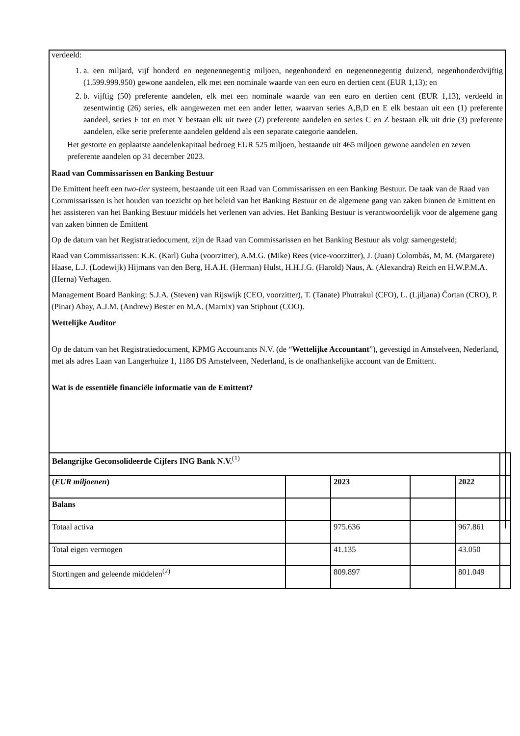verdeeld:
1. a. een miljard, vijf honderd en negenennegentig miljoen, negenhonderd en negenennegentig duizend, negenhonderdvijftig (1.599.999.950) gewone aandelen, elk met een nominale waarde van een euro en dertien cent (EUR 1,13); en
2. b. vijftig (50) preferente aandelen, elk met een nominale waarde van een euro en dertien cent (EUR 1,13), verdeeld in zesentwintig (26) series, elk aangewezen met een ander letter, waarvan series A,B,D en E elk bestaan uit een (1) preferente aandeel, series F tot en met Y bestaan elk uit twee (2) preferente aandelen en series C en Z bestaan elk uit drie (3) preferente aandelen, elke serie preferente aandelen geldend als een separate categorie aandelen.
Het gestorte en geplaatste aandelenkapitaal bedroeg EUR 525 miljoen, bestaande uit 465 miljoen gewone aandelen en zeven preferente aandelen op 31 december 2023.
Raad van Commissarissen en Banking Bestuur
De Emittent heeft een two-tier systeem, bestaande uit een Raad van Commissarissen en een Banking Bestuur. De taak van de Raad van Commissarissen is het houden van toezicht op het beleid van het Banking Bestuur en de algemene gang van zaken binnen de Emittent en het assisteren van het Banking Bestuur middels het verlenen van advies. Het Banking Bestuur is verantwoordelijk voor de algemene gang van zaken binnen de Emittent
Op de datum van het Registratiedocument, zijn de Raad van Commissarissen en het Banking Bestuur als volgt samengesteld;
Raad van Commissarissen: K.K. (Karl) Guha (voorzitter), A.M.G. (Mike) Rees (vice-voorzitter), J. (Juan) Colombás, M, M. (Margarete) Haase, L.J. (Lodewijk) Hijmans van den Berg, H.A.H. (Herman) Hulst, H.H.J.G. (Harold) Naus, A. (Alexandra) Reich en H.W.P.M.A. (Herna) Verhagen.
Management Board Banking: S.J.A. (Steven) van Rijswijk (CEO, voorzitter), T. (Tanate) Phutrakul (CFO), L. (Ljiljana) Čortan (CRO), P. (Pinar) Abay, A.J.M. (Andrew) Bester en M.A. (Marnix) van Stiphout (COO).
Wettelijke Auditor
Op de datum van het Registratiedocument, KPMG Accountants N.V. (de “Wettelijke Accountant”), gevestigd in Amstelveen, Nederland, met als adres Laan van Langerhuize 1, 1186 DS Amstelveen, Nederland, is de onafhankelijke account van de Emittent.
Wat is de essentiële financiële informatie van de Emittent?
| Belangrijke Geconsolideerde Cijfers ING Bank N.V.<sup>(1)</sup> | | | | | |
| ( EUR miljoenen ) | | 2023 | | 2022 | |
| Balans | | | | | |
| Totaal activa | | 975.636 | | 967.861 | |
| Total eigen vermogen | | 41.135 | | 43.050 | |
| Stortingen and geleende middelen<sup>(2)</sup> | | 809.897 | | 801.049 | |